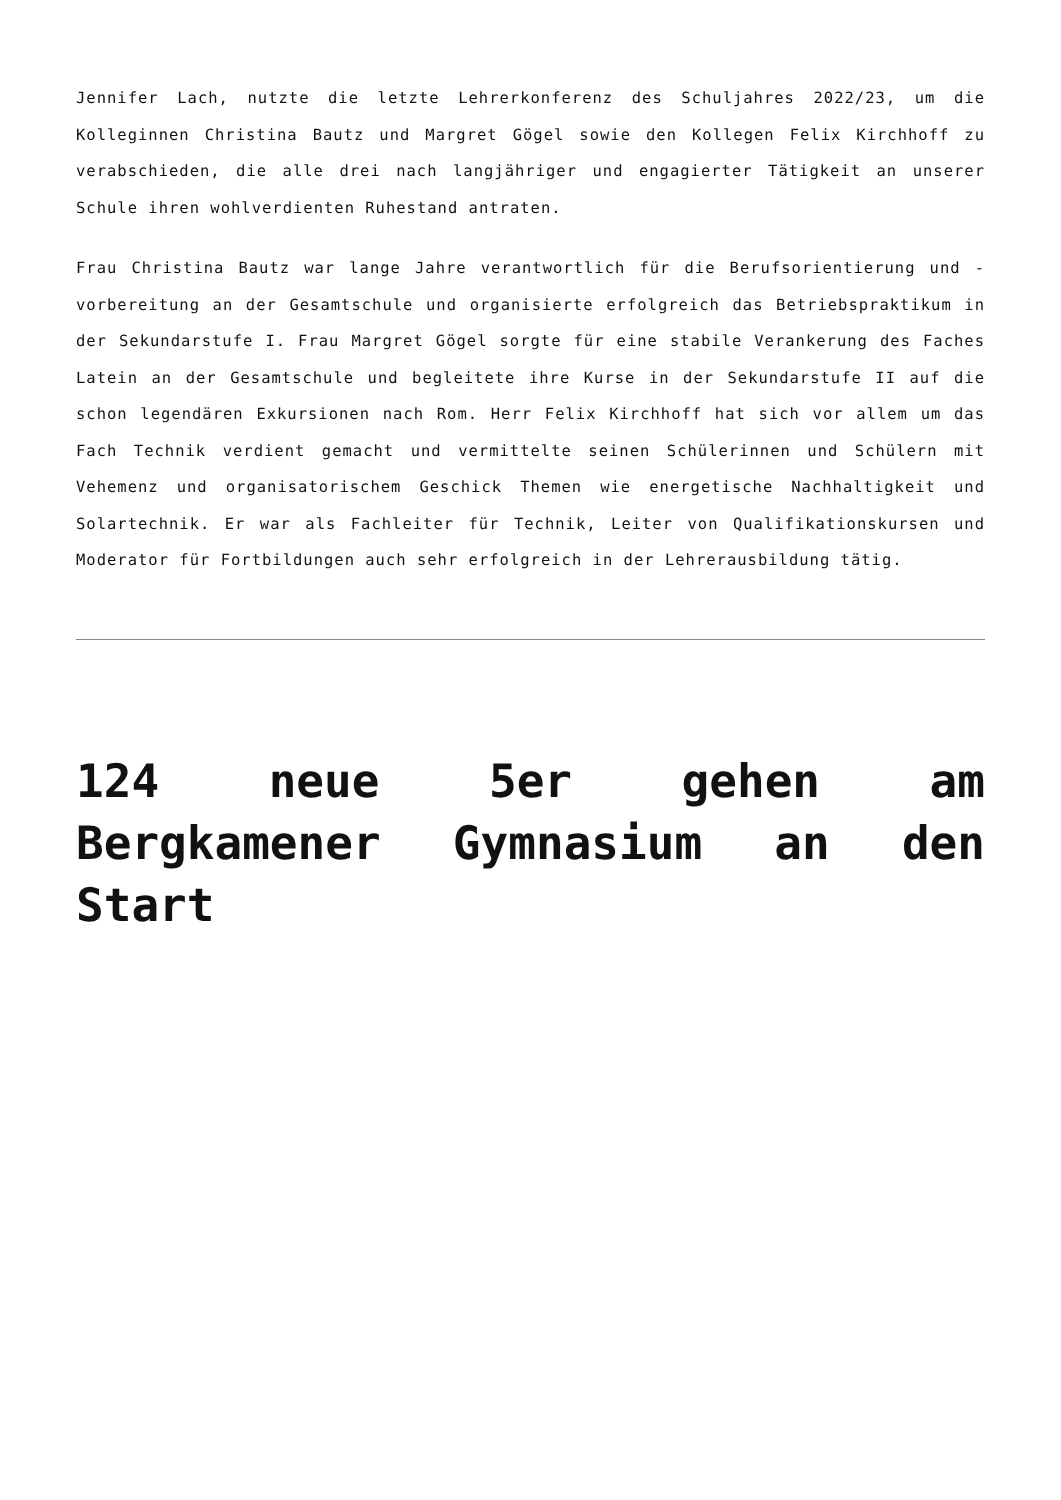Jennifer Lach, nutzte die letzte Lehrerkonferenz des Schuljahres 2022/23, um die Kolleginnen Christina Bautz und Margret Gögel sowie den Kollegen Felix Kirchhoff zu verabschieden, die alle drei nach langjähriger und engagierter Tätigkeit an unserer Schule ihren wohlverdienten Ruhestand antraten.
Frau Christina Bautz war lange Jahre verantwortlich für die Berufsorientierung und -vorbereitung an der Gesamtschule und organisierte erfolgreich das Betriebspraktikum in der Sekundarstufe I. Frau Margret Gögel sorgte für eine stabile Verankerung des Faches Latein an der Gesamtschule und begleitete ihre Kurse in der Sekundarstufe II auf die schon legendären Exkursionen nach Rom. Herr Felix Kirchhoff hat sich vor allem um das Fach Technik verdient gemacht und vermittelte seinen Schülerinnen und Schülern mit Vehemenz und organisatorischem Geschick Themen wie energetische Nachhaltigkeit und Solartechnik. Er war als Fachleiter für Technik, Leiter von Qualifikationskursen und Moderator für Fortbildungen auch sehr erfolgreich in der Lehrerausbildung tätig.
124 neue 5er gehen am Bergkamener Gymnasium an den Start